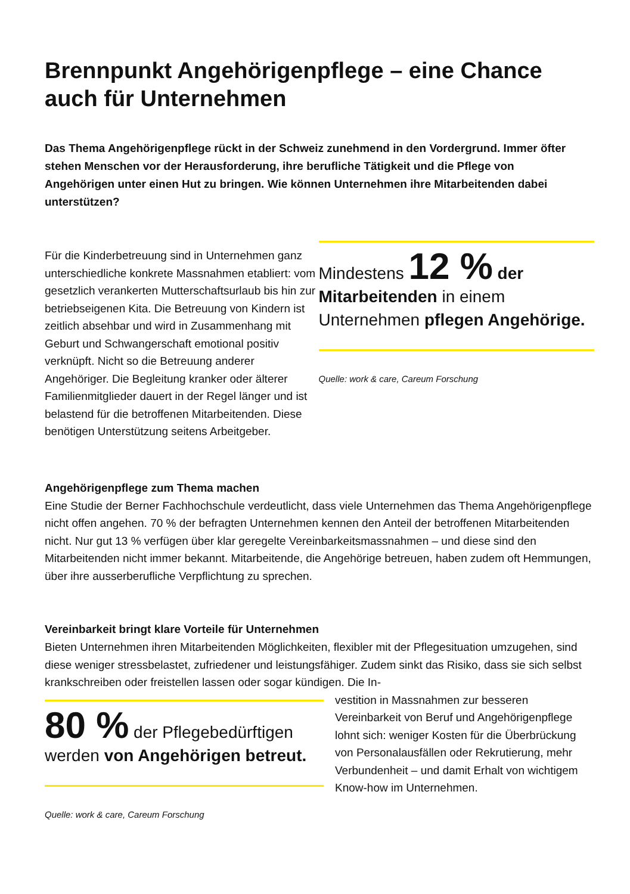Brennpunkt Angehörigenpflege – eine Chance auch für Unternehmen
Das Thema Angehörigenpflege rückt in der Schweiz zunehmend in den Vordergrund. Immer öfter stehen Menschen vor der Herausforderung, ihre berufliche Tätigkeit und die Pflege von Angehörigen unter einen Hut zu bringen. Wie können Unternehmen ihre Mitarbeitenden dabei unterstützen?
Für die Kinderbetreuung sind in Unternehmen ganz unterschiedliche konkrete Massnahmen etabliert: vom gesetzlich verankerten Mutterschaftsurlaub bis hin zur betriebseigenen Kita. Die Betreuung von Kindern ist zeitlich absehbar und wird in Zusammenhang mit Geburt und Schwangerschaft emotional positiv verknüpft. Nicht so die Betreuung anderer Angehöriger. Die Begleitung kranker oder älterer Familienmitglieder dauert in der Regel länger und ist belastend für die betroffenen Mitarbeitenden. Diese benötigen Unterstützung seitens Arbeitgeber.
Mindestens 12 % der Mitarbeitenden in einem Unternehmen pflegen Angehörige.
Quelle: work & care, Careum Forschung
Angehörigenpflege zum Thema machen
Eine Studie der Berner Fachhochschule verdeutlicht, dass viele Unternehmen das Thema Angehörigenpflege nicht offen angehen. 70 % der befragten Unternehmen kennen den Anteil der betroffenen Mitarbeitenden nicht. Nur gut 13 % verfügen über klar geregelte Vereinbarkeitsmassnahmen – und diese sind den Mitarbeitenden nicht immer bekannt. Mitarbeitende, die Angehörige betreuen, haben zudem oft Hemmungen, über ihre ausserberufliche Verpflichtung zu sprechen.
Vereinbarkeit bringt klare Vorteile für Unternehmen
Bieten Unternehmen ihren Mitarbeitenden Möglichkeiten, flexibler mit der Pflegesituation umzugehen, sind diese weniger stressbelastet, zufriedener und leistungsfähiger. Zudem sinkt das Risiko, dass sie sich selbst krankschreiben oder freistellen lassen oder sogar kündigen. Die In-
80 % der Pflegebedürftigen werden von Angehörigen betreut.
Quelle: work & care, Careum Forschung
vestition in Massnahmen zur besseren Vereinbarkeit von Beruf und Angehörigenpflege lohnt sich: weniger Kosten für die Überbrückung von Personalausfällen oder Rekrutierung, mehr Verbundenheit – und damit Erhalt von wichtigem Know-how im Unternehmen.